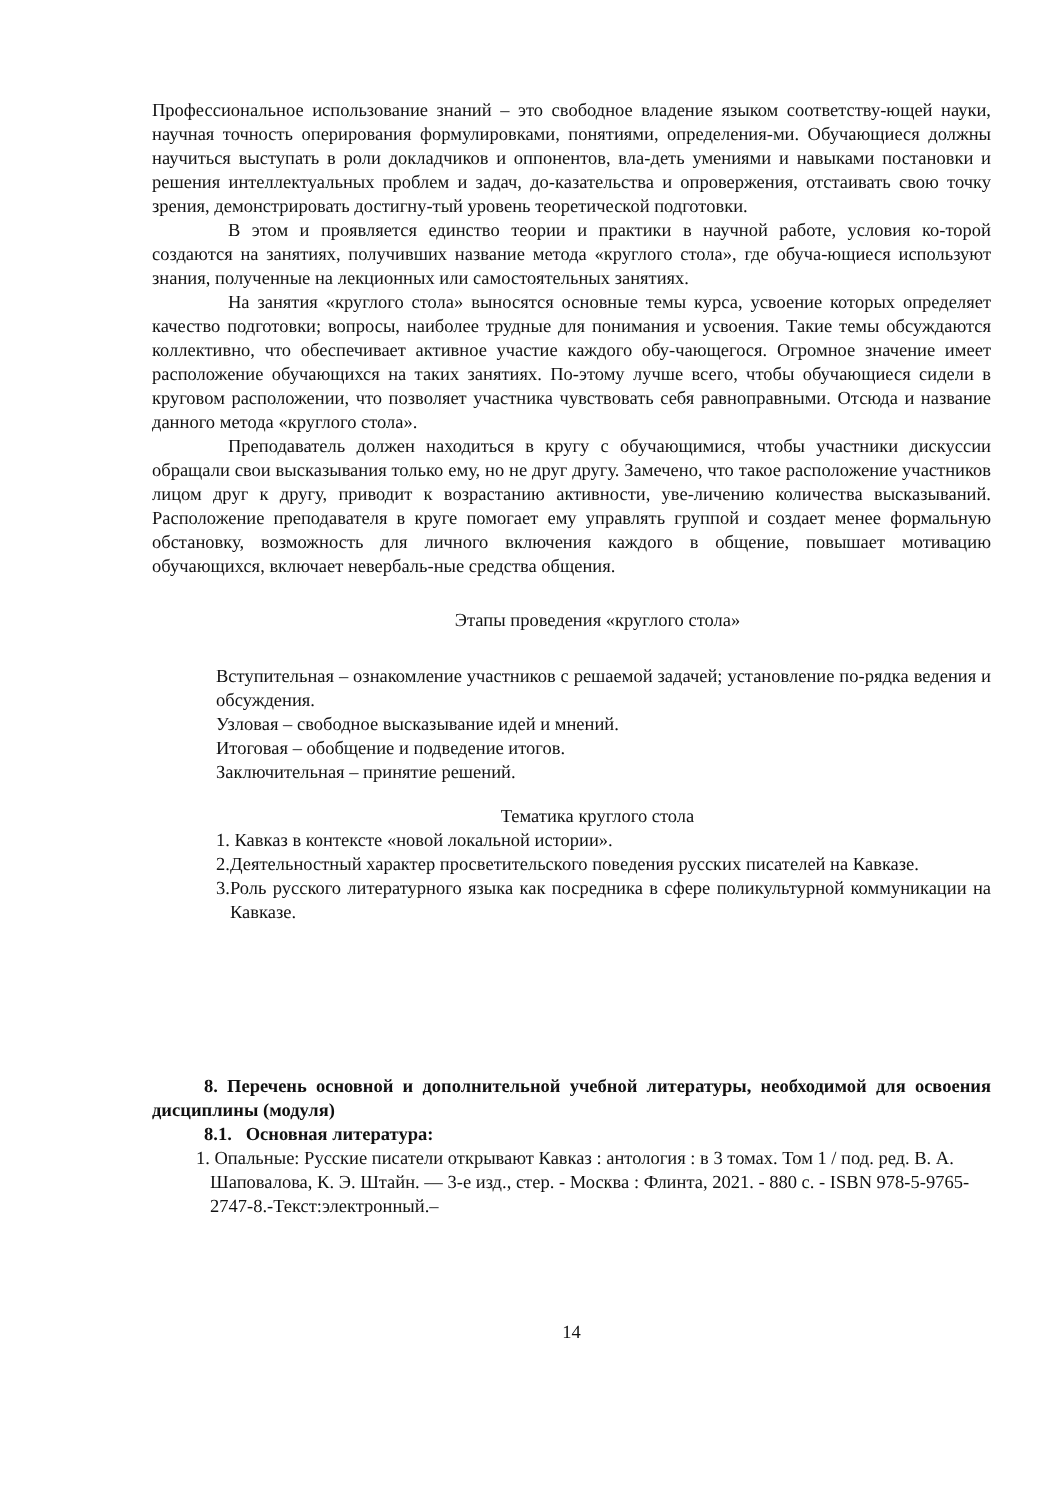Профессиональное использование знаний – это свободное владение языком соответству-ющей науки, научная точность оперирования формулировками, понятиями, определения-ми. Обучающиеся должны научиться выступать в роли докладчиков и оппонентов, вла-деть умениями и навыками постановки и решения интеллектуальных проблем и задач, до-казательства и опровержения, отстаивать свою точку зрения, демонстрировать достигну-тый уровень теоретической подготовки.
В этом и проявляется единство теории и практики в научной работе, условия ко-торой создаются на занятиях, получивших название метода «круглого стола», где обуча-ющиеся используют знания, полученные на лекционных или самостоятельных занятиях.
На занятия «круглого стола» выносятся основные темы курса, усвоение которых определяет качество подготовки; вопросы, наиболее трудные для понимания и усвоения. Такие темы обсуждаются коллективно, что обеспечивает активное участие каждого обу-чающегося. Огромное значение имеет расположение обучающихся на таких занятиях. По-этому лучше всего, чтобы обучающиеся сидели в круговом расположении, что позволяет участника чувствовать себя равноправными. Отсюда и название данного метода «круглого стола».
Преподаватель должен находиться в кругу с обучающимися, чтобы участники дискуссии обращали свои высказывания только ему, но не друг другу. Замечено, что такое расположение участников лицом друг к другу, приводит к возрастанию активности, уве-личению количества высказываний. Расположение преподавателя в круге помогает ему управлять группой и создает менее формальную обстановку, возможность для личного включения каждого в общение, повышает мотивацию обучающихся, включает невербаль-ные средства общения.
Этапы проведения «круглого стола»
Вступительная – ознакомление участников с решаемой задачей; установление по-рядка ведения и обсуждения.
Узловая – свободное высказывание идей и мнений.
Итоговая – обобщение и подведение итогов.
Заключительная – принятие решений.
Тематика круглого стола
1. Кавказ в контексте «новой локальной истории».
2.Деятельностный характер просветительского поведения русских писателей на Кавказе.
3.Роль русского литературного языка как посредника в сфере поликультурной коммуникации на Кавказе.
8. Перечень основной и дополнительной учебной литературы, необходимой для освоения дисциплины (модуля)
8.1. Основная литература:
1. Опальные: Русские писатели открывают Кавказ : антология : в 3 томах. Том 1 / под. ред. В. А. Шаповалова, К. Э. Штайн. — 3-е изд., стер. - Москва : Флинта, 2021. - 880 с. - ISBN 978-5-9765-2747-8.-Текст:электронный.–
14